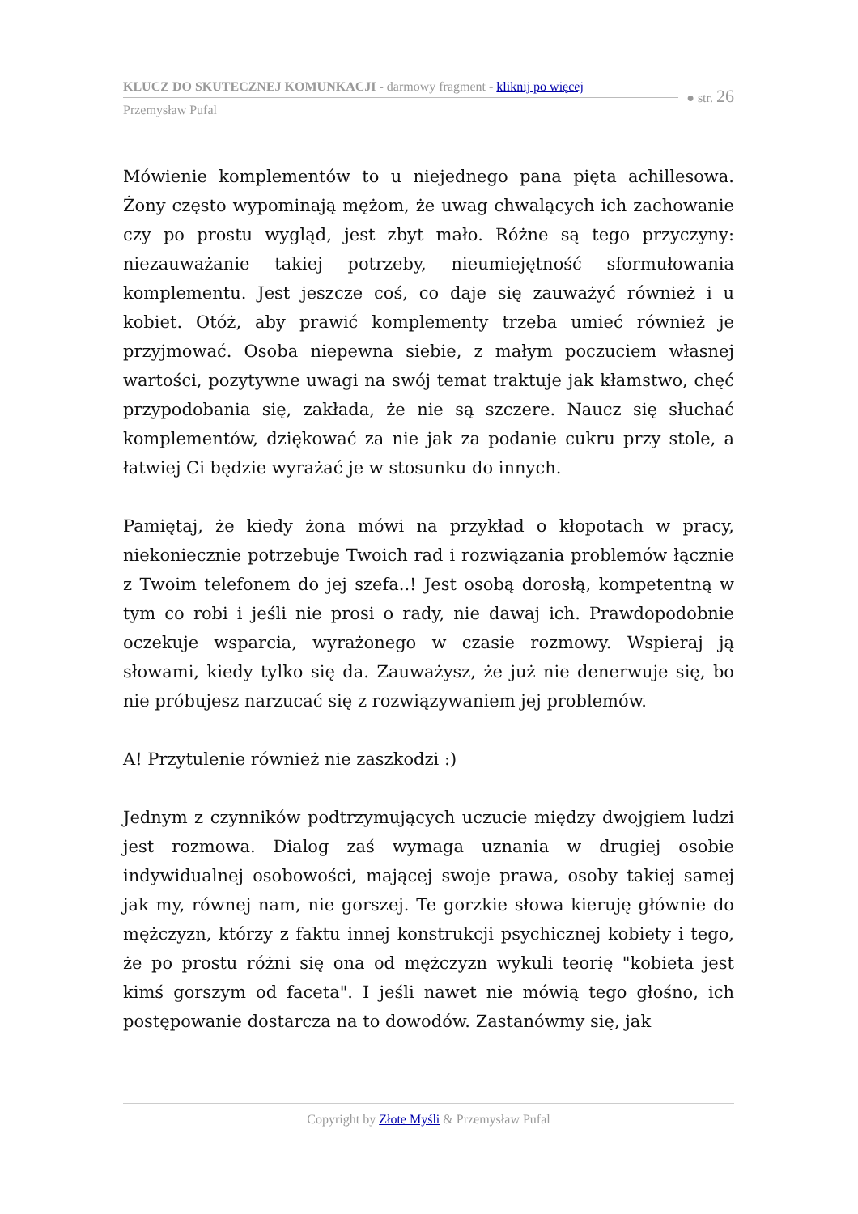KLUCZ DO SKUTECZNEJ KOMUNKACJI - darmowy fragment - kliknij po więcej
Przemysław Pufal
● str. 26
Mówienie komplementów to u niejednego pana pięta achillesowa. Żony często wypominają mężom, że uwag chwalących ich zachowanie czy po prostu wygląd, jest zbyt mało. Różne są tego przyczyny: niezauważanie takiej potrzeby, nieumiejętność sformułowania komplementu. Jest jeszcze coś, co daje się zauważyć również i u kobiet. Otóż, aby prawić komplementy trzeba umieć również je przyjmować. Osoba niepewna siebie, z małym poczuciem własnej wartości, pozytywne uwagi na swój temat traktuje jak kłamstwo, chęć przypodobania się, zakłada, że nie są szczere. Naucz się słuchać komplementów, dziękować za nie jak za podanie cukru przy stole, a łatwiej Ci będzie wyrażać je w stosunku do innych.
Pamiętaj, że kiedy żona mówi na przykład o kłopotach w pracy, niekoniecznie potrzebuje Twoich rad i rozwiązania problemów łącznie z Twoim telefonem do jej szefa..! Jest osobą dorosłą, kompetentną w tym co robi i jeśli nie prosi o rady, nie dawaj ich. Prawdopodobnie oczekuje wsparcia, wyrażonego w czasie rozmowy. Wspieraj ją słowami, kiedy tylko się da. Zauważysz, że już nie denerwuje się, bo nie próbujesz narzucać się z rozwiązywaniem jej problemów.
A! Przytulenie również nie zaszkodzi :)
Jednym z czynników podtrzymujących uczucie między dwojgiem ludzi jest rozmowa. Dialog zaś wymaga uznania w drugiej osobie indywidualnej osobowości, mającej swoje prawa, osoby takiej samej jak my, równej nam, nie gorszej. Te gorzkie słowa kieruję głównie do mężczyzn, którzy z faktu innej konstrukcji psychicznej kobiety i tego, że po prostu różni się ona od mężczyzn wykuli teorię "kobieta jest kimś gorszym od faceta". I jeśli nawet nie mówią tego głośno, ich postępowanie dostarcza na to dowodów. Zastanówmy się, jak
Copyright by Złote Myśli & Przemysław Pufal